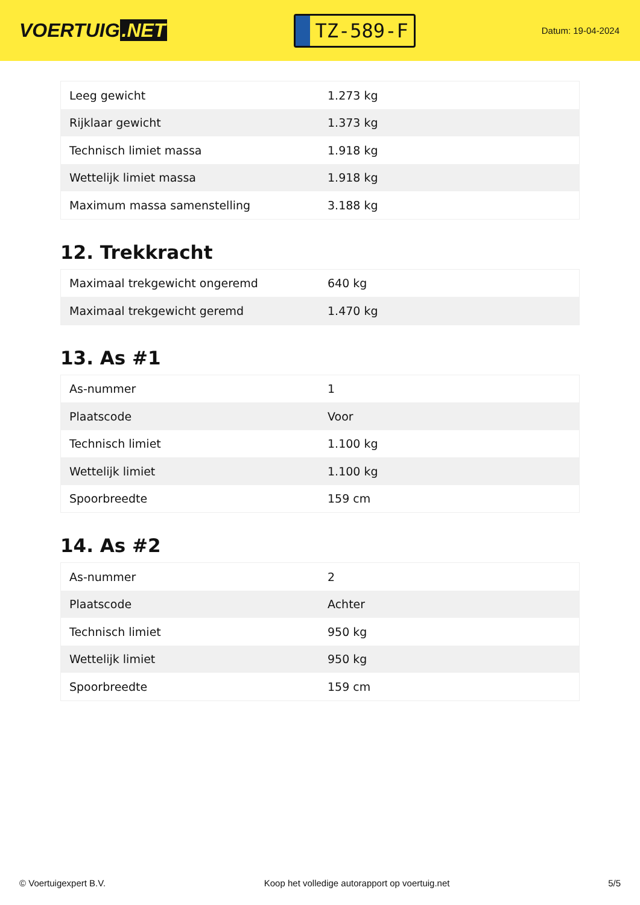VOERTUIG.NET
TZ-589-F
Datum: 19-04-2024
| Leeg gewicht | 1.273 kg |
| Rijklaar gewicht | 1.373 kg |
| Technisch limiet massa | 1.918 kg |
| Wettelijk limiet massa | 1.918 kg |
| Maximum massa samenstelling | 3.188 kg |
12. Trekkracht
| Maximaal trekgewicht ongeremd | 640 kg |
| Maximaal trekgewicht geremd | 1.470 kg |
13. As #1
| As-nummer | 1 |
| Plaatscode | Voor |
| Technisch limiet | 1.100 kg |
| Wettelijk limiet | 1.100 kg |
| Spoorbreedte | 159 cm |
14. As #2
| As-nummer | 2 |
| Plaatscode | Achter |
| Technisch limiet | 950 kg |
| Wettelijk limiet | 950 kg |
| Spoorbreedte | 159 cm |
© Voertuigexpert B.V. Koop het volledige autorapport op voertuig.net 5/5